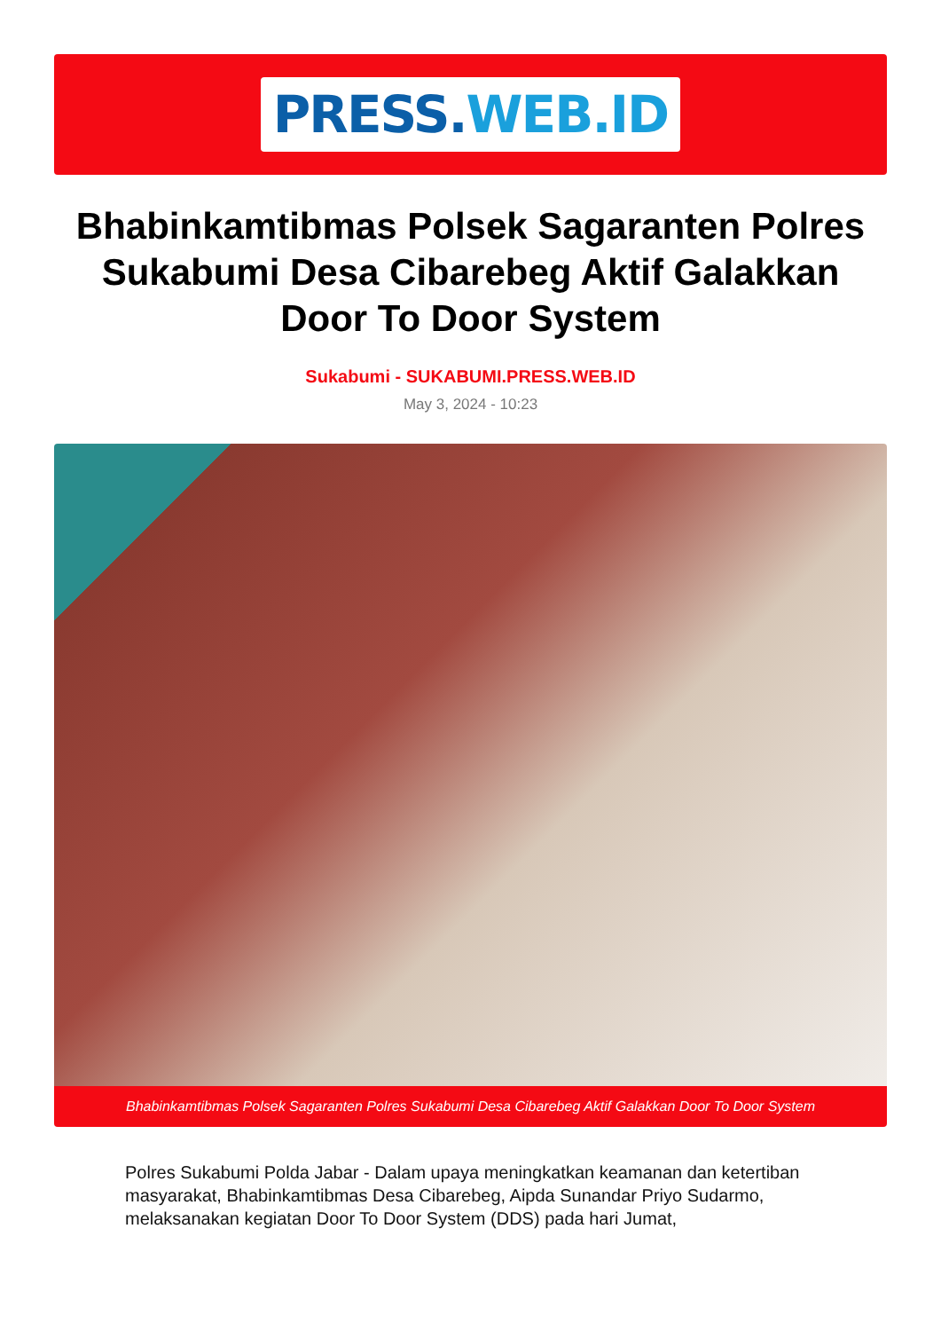PRESS.WEB.ID
Bhabinkamtibmas Polsek Sagaranten Polres Sukabumi Desa Cibarebeg Aktif Galakkan Door To Door System
Sukabumi - SUKABUMI.PRESS.WEB.ID
May 3, 2024 - 10:23
Bhabinkamtibmas Polsek Sagaranten Polres Sukabumi Desa Cibarebeg Aktif Galakkan Door To Door System
Polres Sukabumi Polda Jabar - Dalam upaya meningkatkan keamanan dan ketertiban masyarakat, Bhabinkamtibmas Desa Cibarebeg, Aipda Sunandar Priyo Sudarmo, melaksanakan kegiatan Door To Door System (DDS) pada hari Jumat,